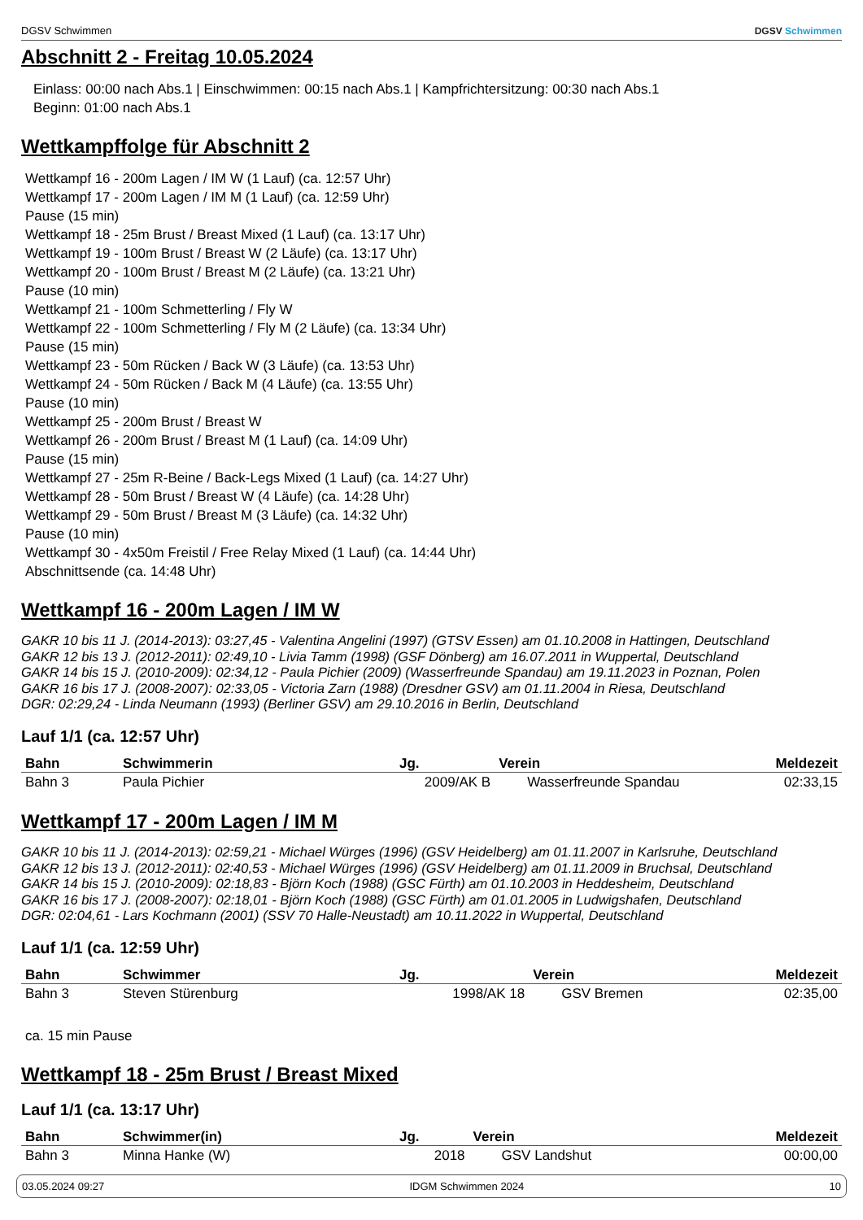DGSV Schwimmen DGSV Schwimmen
Abschnitt 2 - Freitag 10.05.2024
Einlass: 00:00 nach Abs.1 | Einschwimmen: 00:15 nach Abs.1 | Kampfrichtersitzung: 00:30 nach Abs.1
Beginn: 01:00 nach Abs.1
Wettkampffolge für Abschnitt 2
Wettkampf 16 - 200m Lagen / IM W (1 Lauf) (ca. 12:57 Uhr)
Wettkampf 17 - 200m Lagen / IM M (1 Lauf) (ca. 12:59 Uhr)
Pause (15 min)
Wettkampf 18 - 25m Brust / Breast Mixed (1 Lauf) (ca. 13:17 Uhr)
Wettkampf 19 - 100m Brust / Breast W (2 Läufe) (ca. 13:17 Uhr)
Wettkampf 20 - 100m Brust / Breast M (2 Läufe) (ca. 13:21 Uhr)
Pause (10 min)
Wettkampf 21 - 100m Schmetterling / Fly W
Wettkampf 22 - 100m Schmetterling / Fly M (2 Läufe) (ca. 13:34 Uhr)
Pause (15 min)
Wettkampf 23 - 50m Rücken / Back W (3 Läufe) (ca. 13:53 Uhr)
Wettkampf 24 - 50m Rücken / Back M (4 Läufe) (ca. 13:55 Uhr)
Pause (10 min)
Wettkampf 25 - 200m Brust / Breast W
Wettkampf 26 - 200m Brust / Breast M (1 Lauf) (ca. 14:09 Uhr)
Pause (15 min)
Wettkampf 27 - 25m R-Beine / Back-Legs Mixed (1 Lauf) (ca. 14:27 Uhr)
Wettkampf 28 - 50m Brust / Breast W (4 Läufe) (ca. 14:28 Uhr)
Wettkampf 29 - 50m Brust / Breast M (3 Läufe) (ca. 14:32 Uhr)
Pause (10 min)
Wettkampf 30 - 4x50m Freistil / Free Relay Mixed (1 Lauf) (ca. 14:44 Uhr)
Abschnittsende (ca. 14:48 Uhr)
Wettkampf 16 - 200m Lagen / IM W
GAKR 10 bis 11 J. (2014-2013): 03:27,45 - Valentina Angelini (1997) (GTSV Essen) am 01.10.2008 in Hattingen, Deutschland
GAKR 12 bis 13 J. (2012-2011): 02:49,10 - Livia Tamm (1998) (GSF Dönberg) am 16.07.2011 in Wuppertal, Deutschland
GAKR 14 bis 15 J. (2010-2009): 02:34,12 - Paula Pichier (2009) (Wasserfreunde Spandau) am 19.11.2023 in Poznan, Polen
GAKR 16 bis 17 J. (2008-2007): 02:33,05 - Victoria Zarn (1988) (Dresdner GSV) am 01.11.2004 in Riesa, Deutschland
DGR: 02:29,24 - Linda Neumann (1993) (Berliner GSV) am 29.10.2016 in Berlin, Deutschland
Lauf 1/1 (ca. 12:57 Uhr)
| Bahn | Schwimmerin | Jg. | Verein | Meldezeit |
| --- | --- | --- | --- | --- |
| Bahn 3 | Paula Pichier | 2009/AK B | Wasserfreunde Spandau | 02:33,15 |
Wettkampf 17 - 200m Lagen / IM M
GAKR 10 bis 11 J. (2014-2013): 02:59,21 - Michael Würges (1996) (GSV Heidelberg) am 01.11.2007 in Karlsruhe, Deutschland
GAKR 12 bis 13 J. (2012-2011): 02:40,53 - Michael Würges (1996) (GSV Heidelberg) am 01.11.2009 in Bruchsal, Deutschland
GAKR 14 bis 15 J. (2010-2009): 02:18,83 - Björn Koch (1988) (GSC Fürth) am 01.10.2003 in Heddesheim, Deutschland
GAKR 16 bis 17 J. (2008-2007): 02:18,01 - Björn Koch (1988) (GSC Fürth) am 01.01.2005 in Ludwigshafen, Deutschland
DGR: 02:04,61 - Lars Kochmann (2001) (SSV 70 Halle-Neustadt) am 10.11.2022 in Wuppertal, Deutschland
Lauf 1/1 (ca. 12:59 Uhr)
| Bahn | Schwimmer | Jg. | Verein | Meldezeit |
| --- | --- | --- | --- | --- |
| Bahn 3 | Steven Stürenburg | 1998/AK 18 | GSV Bremen | 02:35,00 |
ca. 15 min Pause
Wettkampf 18 - 25m Brust / Breast Mixed
Lauf 1/1 (ca. 13:17 Uhr)
| Bahn | Schwimmer(in) | Jg. | Verein | Meldezeit |
| --- | --- | --- | --- | --- |
| Bahn 3 | Minna Hanke (W) | 2018 | GSV Landshut | 00:00,00 |
03.05.2024 09:27 IDGM Schwimmen 2024 10